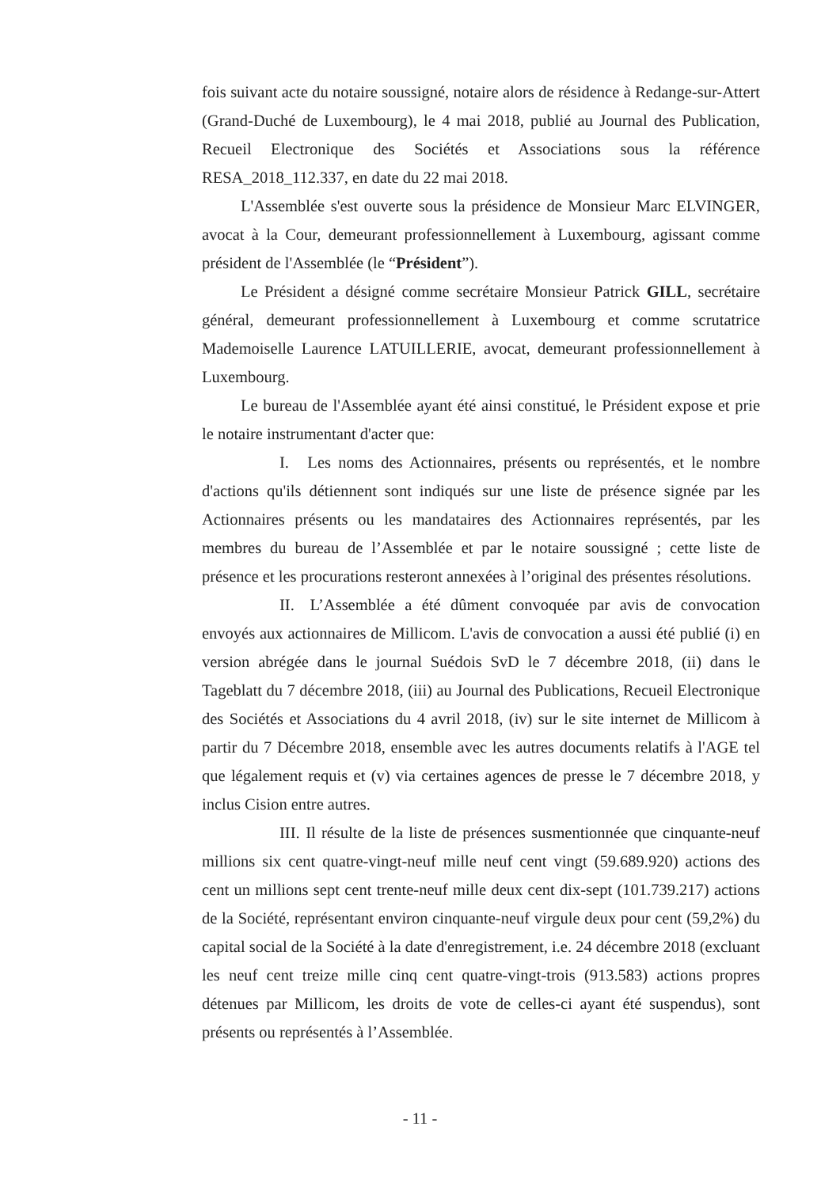fois suivant acte du notaire soussigné, notaire alors de résidence à Redange-sur-Attert (Grand-Duché de Luxembourg), le 4 mai 2018, publié au Journal des Publication, Recueil Electronique des Sociétés et Associations sous la référence RESA_2018_112.337, en date du 22 mai 2018.
L'Assemblée s'est ouverte sous la présidence de Monsieur Marc ELVINGER, avocat à la Cour, demeurant professionnellement à Luxembourg, agissant comme président de l'Assemblée (le “Président”).
Le Président a désigné comme secrétaire Monsieur Patrick GILL, secrétaire général, demeurant professionnellement à Luxembourg et comme scrutatrice Mademoiselle Laurence LATUILLERIE, avocat, demeurant professionnellement à Luxembourg.
Le bureau de l'Assemblée ayant été ainsi constitué, le Président expose et prie le notaire instrumentant d'acter que:
I. Les noms des Actionnaires, présents ou représentés, et le nombre d'actions qu'ils détiennent sont indiqués sur une liste de présence signée par les Actionnaires présents ou les mandataires des Actionnaires représentés, par les membres du bureau de l’Assemblée et par le notaire soussigné ; cette liste de présence et les procurations resteront annexées à l’original des présentes résolutions.
II. L’Assemblée a été dûment convoquée par avis de convocation envoyés aux actionnaires de Millicom. L'avis de convocation a aussi été publié (i) en version abrégée dans le journal Suédois SvD le 7 décembre 2018, (ii) dans le Tageblatt du 7 décembre 2018, (iii) au Journal des Publications, Recueil Electronique des Sociétés et Associations du 4 avril 2018, (iv) sur le site internet de Millicom à partir du 7 Décembre 2018, ensemble avec les autres documents relatifs à l'AGE tel que légalement requis et (v) via certaines agences de presse le 7 décembre 2018, y inclus Cision entre autres.
III. Il résulte de la liste de présences susmentionnée que cinquante-neuf millions six cent quatre-vingt-neuf mille neuf cent vingt (59.689.920) actions des cent un millions sept cent trente-neuf mille deux cent dix-sept (101.739.217) actions de la Société, représentant environ cinquante-neuf virgule deux pour cent (59,2%) du capital social de la Société à la date d'enregistrement, i.e. 24 décembre 2018 (excluant les neuf cent treize mille cinq cent quatre-vingt-trois (913.583) actions propres détenues par Millicom, les droits de vote de celles-ci ayant été suspendus), sont présents ou représentés à l’Assemblée.
- 11 -